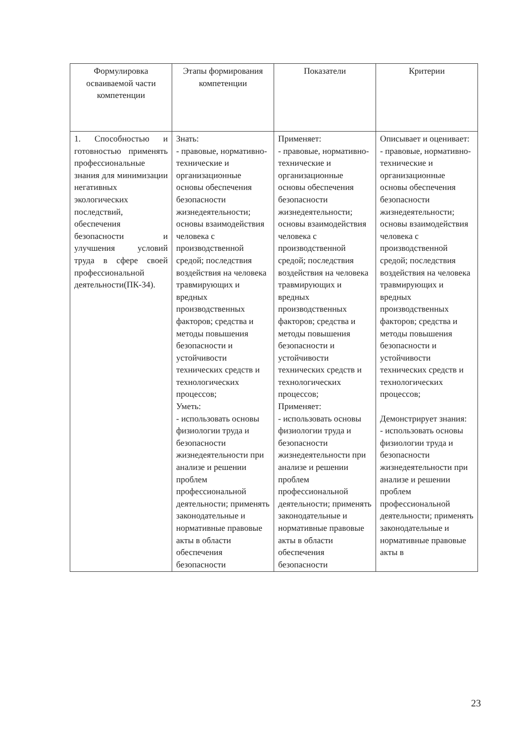| Формулировка осваиваемой части компетенции | Этапы формирования компетенции | Показатели | Критерии |
| --- | --- | --- | --- |
| 1. Способностью и готовностью применять профессиональные знания для минимизации негативных экологических последствий, обеспечения безопасности и улучшения условий труда в сфере своей профессиональной деятельности(ПК-34). | Знать: - правовые, нормативно-технические и организационные основы обеспечения безопасности жизнедеятельности; основы взаимодействия человека с производственной средой; последствия воздействия на человека травмирующих и вредных производственных факторов; средства и методы повышения безопасности и устойчивости технических средств и технологических процессов; Уметь: - использовать основы физиологии труда и безопасности жизнедеятельности при анализе и решении проблем профессиональной деятельности; применять законодательные и нормативные правовые акты в области обеспечения безопасности | Применяет: - правовые, нормативно-технические и организационные основы обеспечения безопасности жизнедеятельности; основы взаимодействия человека с производственной средой; последствия воздействия на человека травмирующих и вредных производственных факторов; средства и методы повышения безопасности и устойчивости технических средств и технологических процессов; Применяет: - использовать основы физиологии труда и безопасности жизнедеятельности при анализе и решении проблем профессиональной деятельности; применять законодательные и нормативные правовые акты в области обеспечения безопасности | Описывает и оценивает: - правовые, нормативно-технические и организационные основы обеспечения безопасности жизнедеятельности; основы взаимодействия человека с производственной средой; последствия воздействия на человека травмирующих и вредных производственных факторов; средства и методы повышения безопасности и устойчивости технических средств и технологических процессов; Демонстрирует знания: - использовать основы физиологии труда и безопасности жизнедеятельности при анализе и решении проблем профессиональной деятельности; применять законодательные и нормативные правовые акты в |
23